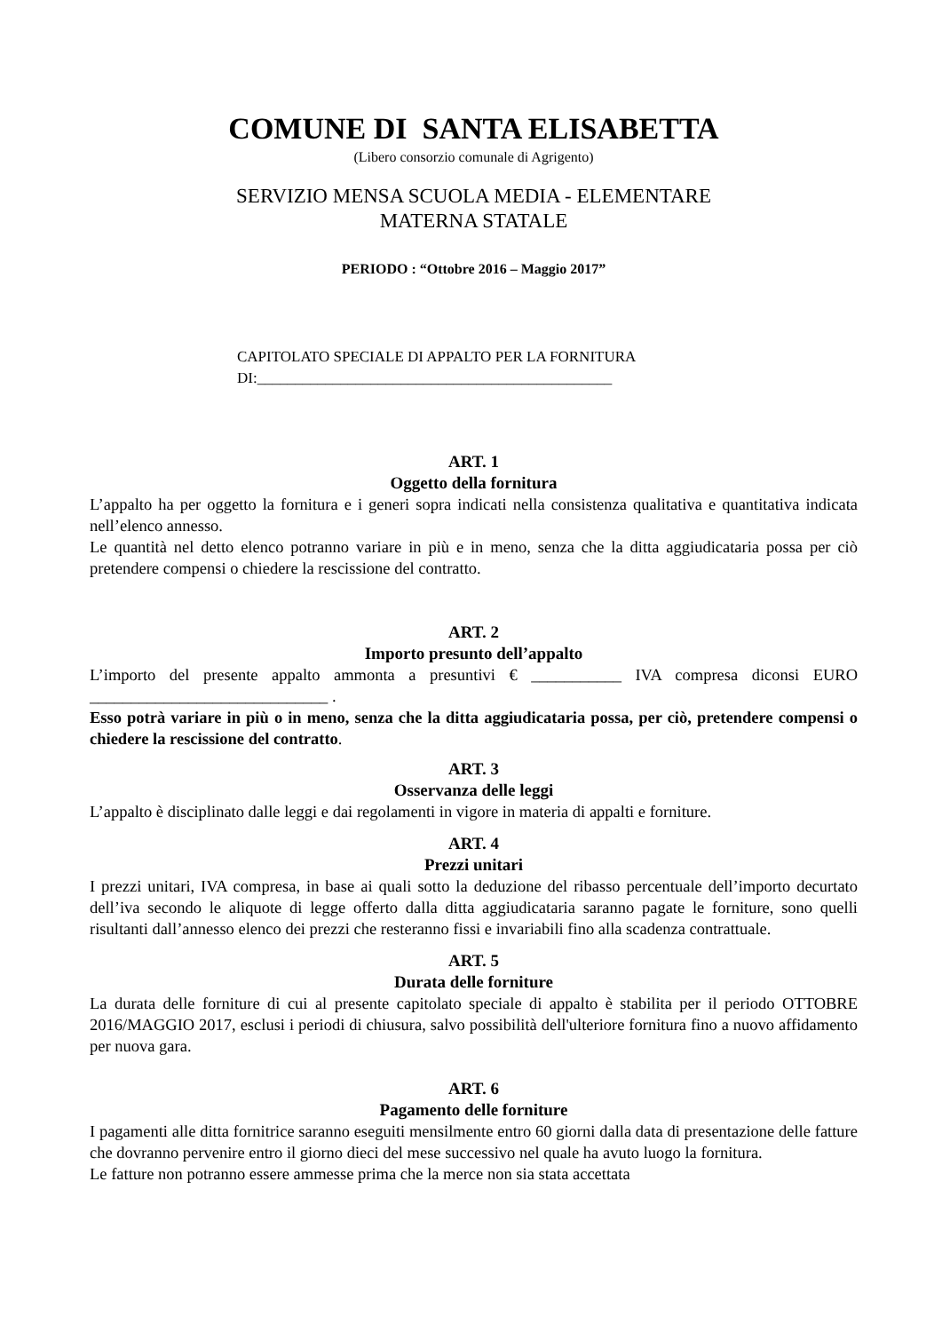COMUNE DI SANTA ELISABETTA
(Libero consorzio comunale di Agrigento)
SERVIZIO MENSA SCUOLA MEDIA - ELEMENTARE
MATERNA STATALE
PERIODO : “Ottobre 2016 – Maggio 2017”
CAPITOLATO SPECIALE DI APPALTO PER LA FORNITURA
DI:_______________________________________________
ART. 1
Oggetto della fornitura
L’appalto ha per oggetto la fornitura e i generi sopra indicati nella consistenza qualitativa e quantitativa indicata nell’elenco annesso.
Le quantità nel detto elenco potranno variare in più e in meno, senza che la ditta aggiudicataria possa per ciò pretendere compensi o chiedere la rescissione del contratto.
ART. 2
Importo presunto dell’appalto
L’importo del presente appalto ammonta a presuntivi € ___________ IVA compresa diconsi EURO _____________________________ .
Esso potrà variare in più o in meno, senza che la ditta aggiudicataria possa, per ciò, pretendere compensi o chiedere la rescissione del contratto.
ART. 3
Osservanza delle leggi
L’appalto è disciplinato dalle leggi e dai regolamenti in vigore in materia di appalti e forniture.
ART. 4
Prezzi unitari
I prezzi unitari, IVA compresa, in base ai quali sotto la deduzione del ribasso percentuale dell’importo decurtato dell’iva secondo le aliquote di legge offerto dalla ditta aggiudicataria saranno pagate le forniture, sono quelli risultanti dall’annesso elenco dei prezzi che resteranno fissi e invariabili fino alla scadenza contrattuale.
ART. 5
Durata delle forniture
La durata delle forniture di cui al presente capitolato speciale di appalto è stabilita per il periodo OTTOBRE 2016/MAGGIO 2017, esclusi i periodi di chiusura, salvo possibilità dell'ulteriore fornitura fino a nuovo affidamento per nuova gara.
ART. 6
Pagamento delle forniture
I pagamenti alle ditta fornitrice saranno eseguiti mensilmente entro 60 giorni dalla data di presentazione delle fatture che dovranno pervenire entro il giorno dieci del mese successivo nel quale ha avuto luogo la fornitura.
Le fatture non potranno essere ammesse prima che la merce non sia stata accettata